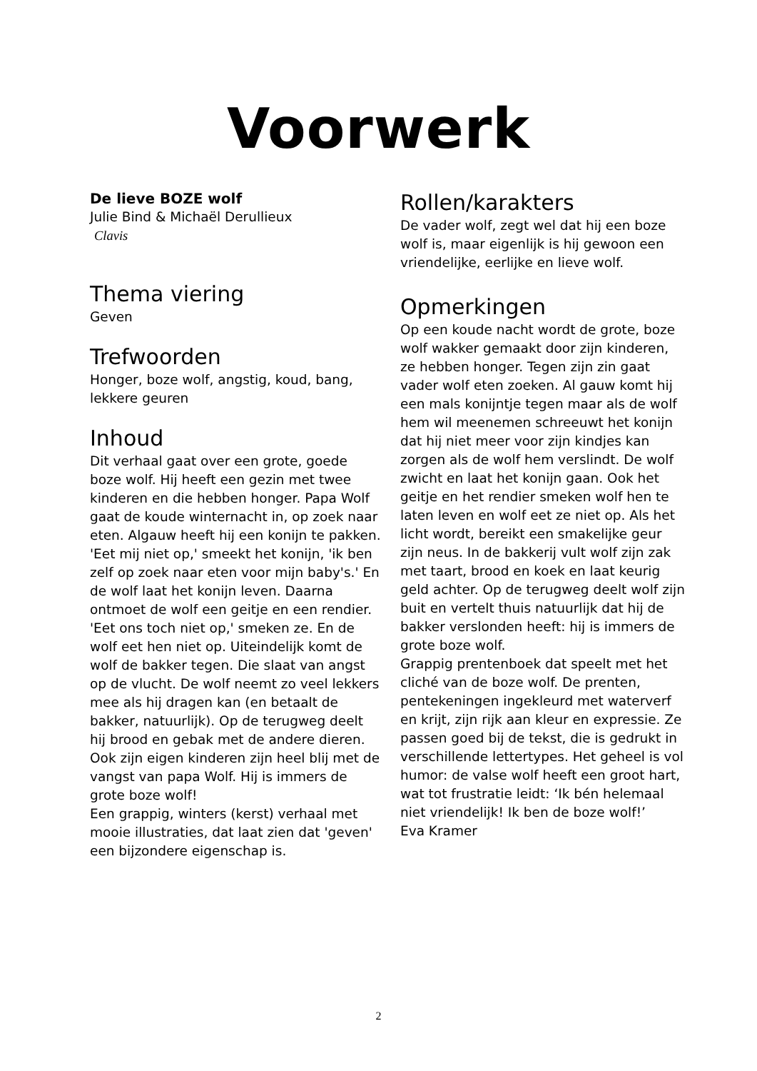Voorwerk
De lieve BOZE wolf
Julie Bind & Michaël Derullieux
Clavis
Thema viering
Geven
Trefwoorden
Honger, boze wolf, angstig, koud, bang, lekkere geuren
Inhoud
Dit verhaal gaat over een grote, goede boze wolf. Hij heeft een gezin met twee kinderen en die hebben honger. Papa Wolf gaat de koude winternacht in, op zoek naar eten. Algauw heeft hij een konijn te pakken. 'Eet mij niet op,' smeekt het konijn, 'ik ben zelf op zoek naar eten voor mijn baby's.' En de wolf laat het konijn leven. Daarna ontmoet de wolf een geitje en een rendier. 'Eet ons toch niet op,' smeken ze. En de wolf eet hen niet op. Uiteindelijk komt de wolf de bakker tegen. Die slaat van angst op de vlucht. De wolf neemt zo veel lekkers mee als hij dragen kan (en betaalt de bakker, natuurlijk). Op de terugweg deelt hij brood en gebak met de andere dieren. Ook zijn eigen kinderen zijn heel blij met de vangst van papa Wolf. Hij is immers de grote boze wolf!
Een grappig, winters (kerst) verhaal met mooie illustraties, dat laat zien dat 'geven' een bijzondere eigenschap is.
Rollen/karakters
De vader wolf, zegt wel dat hij een boze wolf is, maar eigenlijk is hij gewoon een vriendelijke, eerlijke en lieve wolf.
Opmerkingen
Op een koude nacht wordt de grote, boze wolf wakker gemaakt door zijn kinderen, ze hebben honger. Tegen zijn zin gaat vader wolf eten zoeken. Al gauw komt hij een mals konijntje tegen maar als de wolf hem wil meenemen schreeuwt het konijn dat hij niet meer voor zijn kindjes kan zorgen als de wolf hem verslindt. De wolf zwicht en laat het konijn gaan. Ook het geitje en het rendier smeken wolf hen te laten leven en wolf eet ze niet op. Als het licht wordt, bereikt een smakelijke geur zijn neus. In de bakkerij vult wolf zijn zak met taart, brood en koek en laat keurig geld achter. Op de terugweg deelt wolf zijn buit en vertelt thuis natuurlijk dat hij de bakker verslonden heeft: hij is immers de grote boze wolf.
Grappig prentenboek dat speelt met het cliché van de boze wolf. De prenten, pentekeningen ingekleurd met waterverf en krijt, zijn rijk aan kleur en expressie. Ze passen goed bij de tekst, die is gedrukt in verschillende lettertypes. Het geheel is vol humor: de valse wolf heeft een groot hart, wat tot frustratie leidt: ‘Ik bén helemaal niet vriendelijk! Ik ben de boze wolf!’
Eva Kramer
2